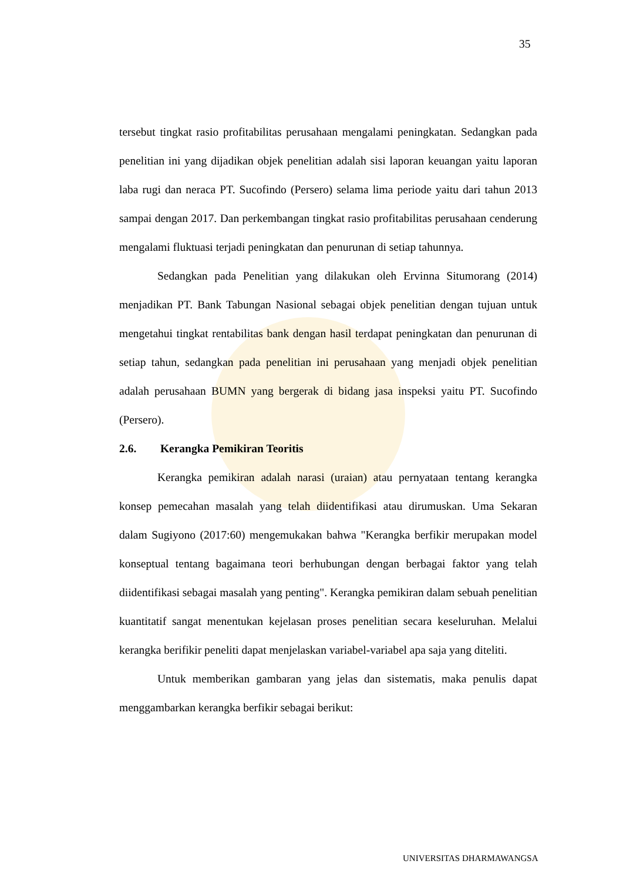35
tersebut tingkat rasio profitabilitas perusahaan mengalami peningkatan. Sedangkan pada penelitian ini yang dijadikan objek penelitian adalah sisi laporan keuangan yaitu laporan laba rugi dan neraca PT. Sucofindo (Persero) selama lima periode yaitu dari tahun 2013 sampai dengan 2017. Dan perkembangan tingkat rasio profitabilitas perusahaan cenderung mengalami fluktuasi terjadi peningkatan dan penurunan di setiap tahunnya.
Sedangkan pada Penelitian yang dilakukan oleh Ervinna Situmorang (2014) menjadikan PT. Bank Tabungan Nasional sebagai objek penelitian dengan tujuan untuk mengetahui tingkat rentabilitas bank dengan hasil terdapat peningkatan dan penurunan di setiap tahun, sedangkan pada penelitian ini perusahaan yang menjadi objek penelitian adalah perusahaan BUMN yang bergerak di bidang jasa inspeksi yaitu PT. Sucofindo (Persero).
2.6. Kerangka Pemikiran Teoritis
Kerangka pemikiran adalah narasi (uraian) atau pernyataan tentang kerangka konsep pemecahan masalah yang telah diidentifikasi atau dirumuskan. Uma Sekaran dalam Sugiyono (2017:60) mengemukakan bahwa "Kerangka berfikir merupakan model konseptual tentang bagaimana teori berhubungan dengan berbagai faktor yang telah diidentifikasi sebagai masalah yang penting". Kerangka pemikiran dalam sebuah penelitian kuantitatif sangat menentukan kejelasan proses penelitian secara keseluruhan. Melalui kerangka berifikir peneliti dapat menjelaskan variabel-variabel apa saja yang diteliti.
Untuk memberikan gambaran yang jelas dan sistematis, maka penulis dapat menggambarkan kerangka berfikir sebagai berikut:
UNIVERSITAS DHARMAWANGSA